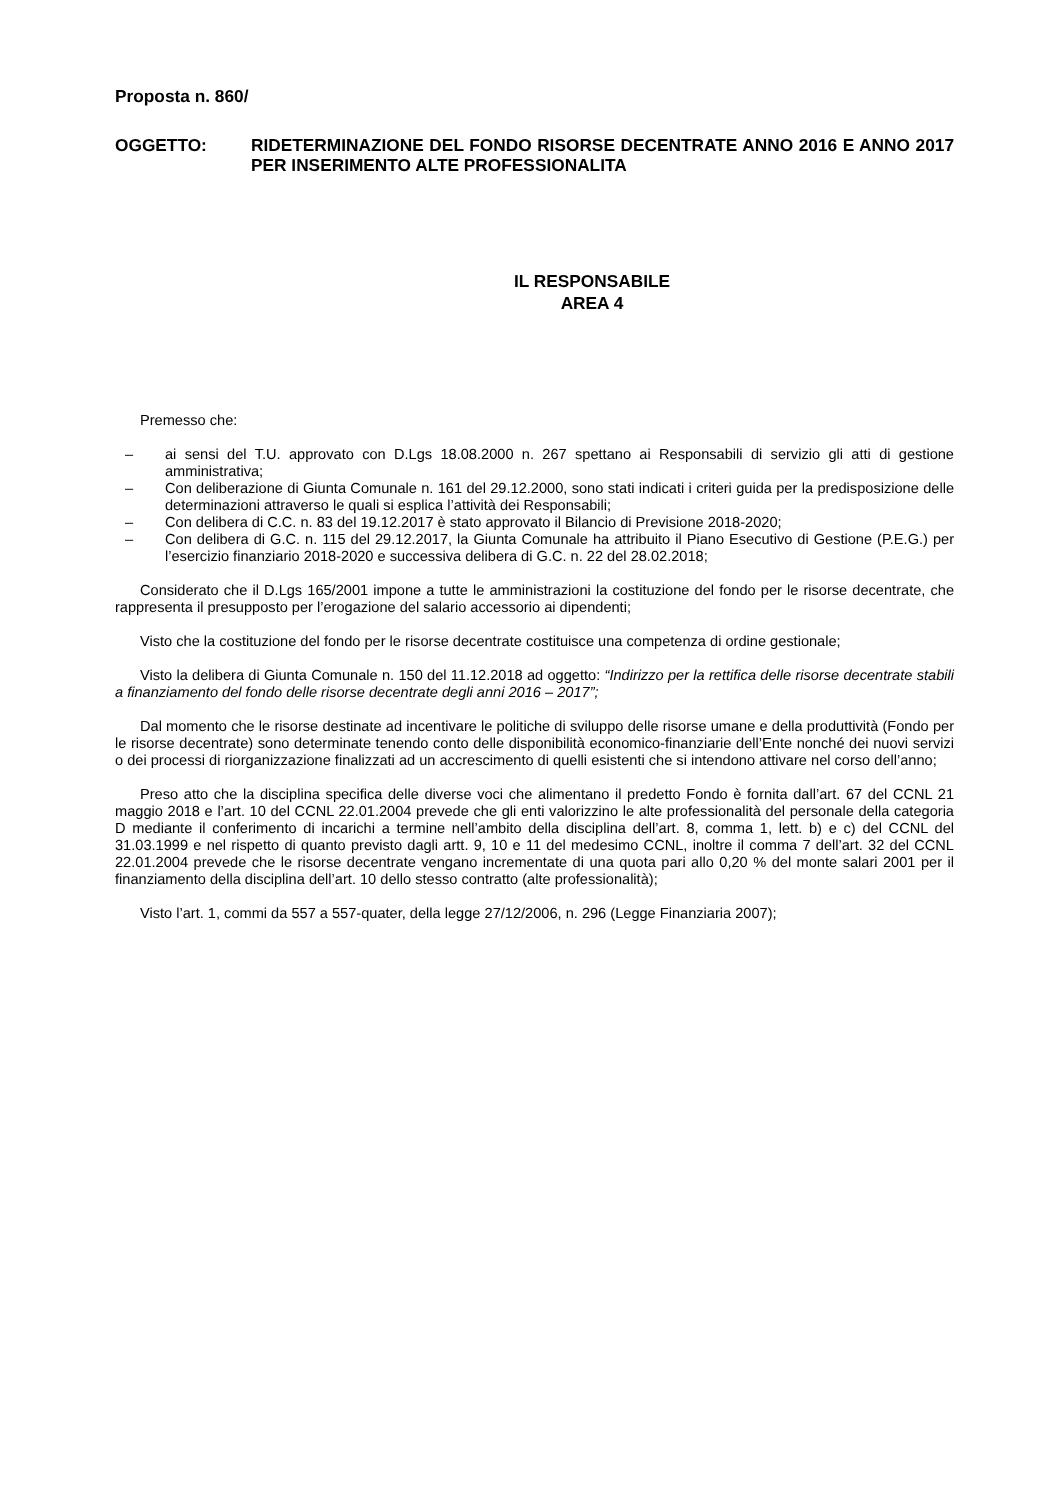Proposta n. 860/
OGGETTO: RIDETERMINAZIONE DEL FONDO RISORSE DECENTRATE ANNO 2016 E ANNO 2017 PER INSERIMENTO ALTE PROFESSIONALITA
IL RESPONSABILE
AREA 4
Premesso che:
– ai sensi del T.U. approvato con D.Lgs 18.08.2000 n. 267 spettano ai Responsabili di servizio gli atti di gestione amministrativa;
– Con deliberazione di Giunta Comunale n. 161 del 29.12.2000, sono stati indicati i criteri guida per la predisposizione delle determinazioni attraverso le quali si esplica l’attività dei Responsabili;
– Con delibera di C.C. n. 83 del 19.12.2017 è stato approvato il Bilancio di Previsione 2018-2020;
– Con delibera di G.C. n. 115 del 29.12.2017, la Giunta Comunale ha attribuito il Piano Esecutivo di Gestione (P.E.G.) per l’esercizio finanziario 2018-2020 e successiva delibera di G.C. n. 22 del 28.02.2018;
Considerato che il D.Lgs 165/2001 impone a tutte le amministrazioni la costituzione del fondo per le risorse decentrate, che rappresenta il presupposto per l’erogazione del salario accessorio ai dipendenti;
Visto che la costituzione del fondo per le risorse decentrate costituisce una competenza di ordine gestionale;
Visto la delibera di Giunta Comunale n. 150 del 11.12.2018 ad oggetto: “Indirizzo per la rettifica delle risorse decentrate stabili a finanziamento del fondo delle risorse decentrate degli anni 2016 – 2017”;
Dal momento che le risorse destinate ad incentivare le politiche di sviluppo delle risorse umane e della produttività (Fondo per le risorse decentrate) sono determinate tenendo conto delle disponibilità economico-finanziarie dell’Ente nonché dei nuovi servizi o dei processi di riorganizzazione finalizzati ad un accrescimento di quelli esistenti che si intendono attivare nel corso dell’anno;
Preso atto che la disciplina specifica delle diverse voci che alimentano il predetto Fondo è fornita dall’art. 67 del CCNL 21 maggio 2018 e l’art. 10 del CCNL 22.01.2004 prevede che gli enti valorizzino le alte professionalità del personale della categoria D mediante il conferimento di incarichi a termine nell’ambito della disciplina dell’art. 8, comma 1, lett. b) e c) del CCNL del 31.03.1999 e nel rispetto di quanto previsto dagli artt. 9, 10 e 11 del medesimo CCNL, inoltre il comma 7 dell’art. 32 del CCNL 22.01.2004 prevede che le risorse decentrate vengano incrementate di una quota pari allo 0,20 % del monte salari 2001 per il finanziamento della disciplina dell’art. 10 dello stesso contratto (alte professionalità);
Visto l’art. 1, commi da 557 a 557-quater, della legge 27/12/2006, n. 296 (Legge Finanziaria 2007);